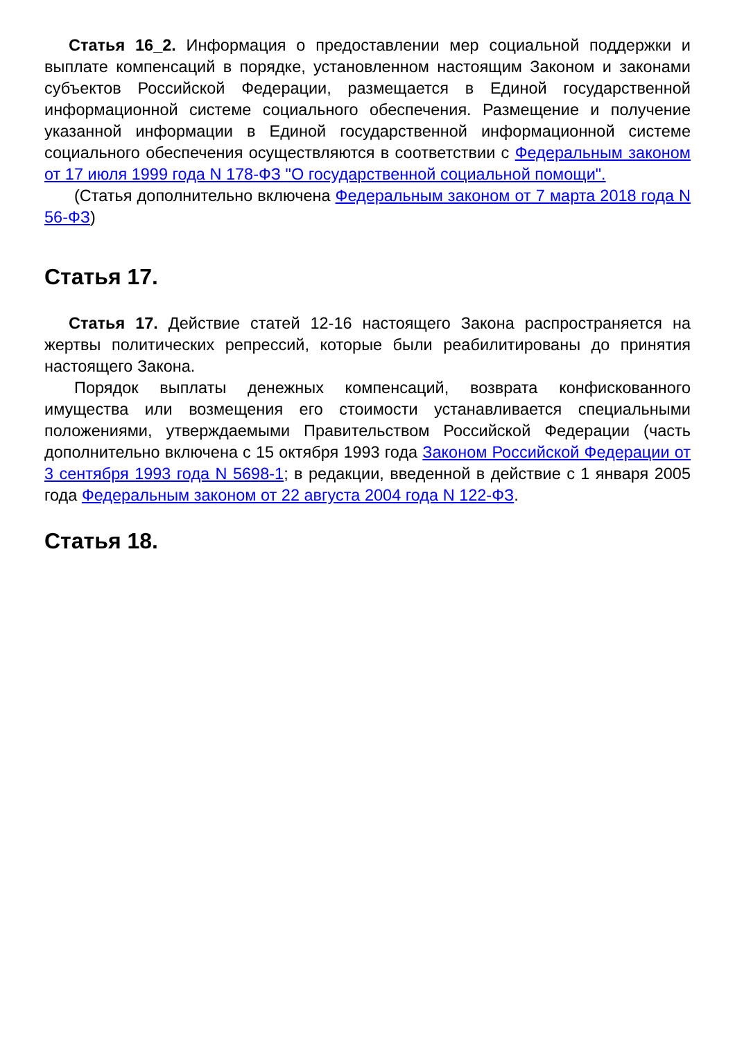Статья 16_2. Информация о предоставлении мер социальной поддержки и выплате компенсаций в порядке, установленном настоящим Законом и законами субъектов Российской Федерации, размещается в Единой государственной информационной системе социального обеспечения. Размещение и получение указанной информации в Единой государственной информационной системе социального обеспечения осуществляются в соответствии с Федеральным законом от 17 июля 1999 года N 178-ФЗ "О государственной социальной помощи".
(Статья дополнительно включена Федеральным законом от 7 марта 2018 года N 56-ФЗ)
Статья 17.
Статья 17. Действие статей 12-16 настоящего Закона распространяется на жертвы политических репрессий, которые были реабилитированы до принятия настоящего Закона.
Порядок выплаты денежных компенсаций, возврата конфискованного имущества или возмещения его стоимости устанавливается специальными положениями, утверждаемыми Правительством Российской Федерации (часть дополнительно включена с 15 октября 1993 года Законом Российской Федерации от 3 сентября 1993 года N 5698-1; в редакции, введенной в действие с 1 января 2005 года Федеральным законом от 22 августа 2004 года N 122-ФЗ.
Статья 18.